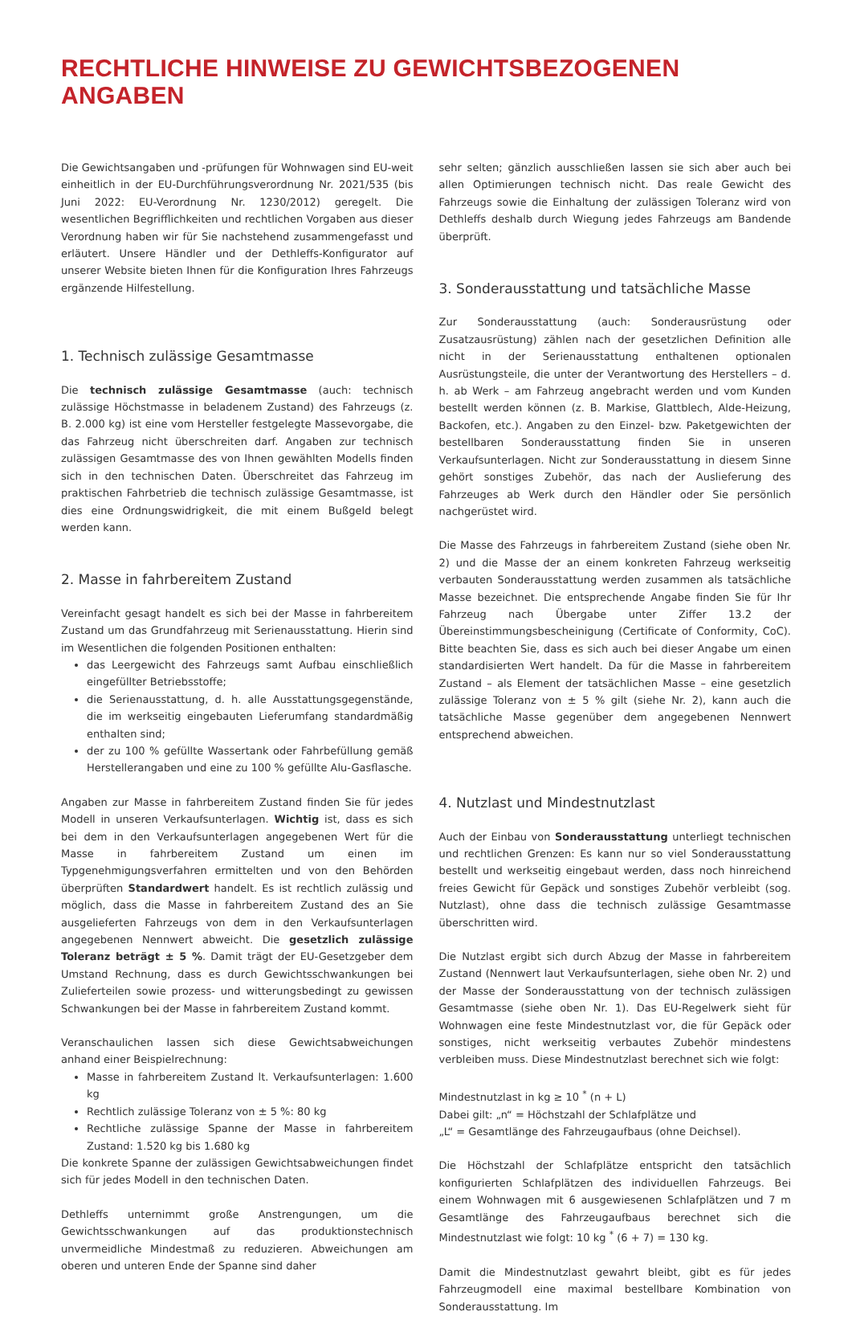RECHTLICHE HINWEISE ZU GEWICHTSBEZOGENEN ANGABEN
Die Gewichtsangaben und -prüfungen für Wohnwagen sind EU-weit einheitlich in der EU-Durchführungsverordnung Nr. 2021/535 (bis Juni 2022: EU-Verordnung Nr. 1230/2012) geregelt. Die wesentlichen Begrifflichkeiten und rechtlichen Vorgaben aus dieser Verordnung haben wir für Sie nachstehend zusammengefasst und erläutert. Unsere Händler und der Dethleffs-Konfigurator auf unserer Website bieten Ihnen für die Konfiguration Ihres Fahrzeugs ergänzende Hilfestellung.
1. Technisch zulässige Gesamtmasse
Die technisch zulässige Gesamtmasse (auch: technisch zulässige Höchstmasse in beladenem Zustand) des Fahrzeugs (z. B. 2.000 kg) ist eine vom Hersteller festgelegte Massevorgabe, die das Fahrzeug nicht überschreiten darf. Angaben zur technisch zulässigen Gesamtmasse des von Ihnen gewählten Modells finden sich in den technischen Daten. Überschreitet das Fahrzeug im praktischen Fahrbetrieb die technisch zulässige Gesamtmasse, ist dies eine Ordnungswidrigkeit, die mit einem Bußgeld belegt werden kann.
2. Masse in fahrbereitem Zustand
Vereinfacht gesagt handelt es sich bei der Masse in fahrbereitem Zustand um das Grundfahrzeug mit Serienausstattung. Hierin sind im Wesentlichen die folgenden Positionen enthalten:
das Leergewicht des Fahrzeugs samt Aufbau einschließlich eingefüllter Betriebsstoffe;
die Serienausstattung, d. h. alle Ausstattungsgegenstände, die im werkseitig eingebauten Lieferumfang standardmäßig enthalten sind;
der zu 100 % gefüllte Wassertank oder Fahrbefüllung gemäß Herstellerangaben und eine zu 100 % gefüllte Alu-Gasflasche.
Angaben zur Masse in fahrbereitem Zustand finden Sie für jedes Modell in unseren Verkaufsunterlagen. Wichtig ist, dass es sich bei dem in den Verkaufsunterlagen angegebenen Wert für die Masse in fahrbereitem Zustand um einen im Typgenehmigungsverfahren ermittelten und von den Behörden überprüften Standardwert handelt. Es ist rechtlich zulässig und möglich, dass die Masse in fahrbereitem Zustand des an Sie ausgelieferten Fahrzeugs von dem in den Verkaufsunterlagen angegebenen Nennwert abweicht. Die gesetzlich zulässige Toleranz beträgt ± 5 %. Damit trägt der EU-Gesetzgeber dem Umstand Rechnung, dass es durch Gewichtsschwankungen bei Zulieferteilen sowie prozess- und witterungsbedingt zu gewissen Schwankungen bei der Masse in fahrbereitem Zustand kommt.
Veranschaulichen lassen sich diese Gewichtsabweichungen anhand einer Beispielrechnung:
Masse in fahrbereitem Zustand lt. Verkaufsunterlagen: 1.600 kg
Rechtlich zulässige Toleranz von ± 5 %: 80 kg
Rechtliche zulässige Spanne der Masse in fahrbereitem Zustand: 1.520 kg bis 1.680 kg
Die konkrete Spanne der zulässigen Gewichtsabweichungen findet sich für jedes Modell in den technischen Daten.
Dethleffs unternimmt große Anstrengungen, um die Gewichtsschwankungen auf das produktionstechnisch unvermeidliche Mindestmaß zu reduzieren. Abweichungen am oberen und unteren Ende der Spanne sind daher
sehr selten; gänzlich ausschließen lassen sie sich aber auch bei allen Optimierungen technisch nicht. Das reale Gewicht des Fahrzeugs sowie die Einhaltung der zulässigen Toleranz wird von Dethleffs deshalb durch Wiegung jedes Fahrzeugs am Bandende überprüft.
3. Sonderausstattung und tatsächliche Masse
Zur Sonderausstattung (auch: Sonderausrüstung oder Zusatzausrüstung) zählen nach der gesetzlichen Definition alle nicht in der Serienausstattung enthaltenen optionalen Ausrüstungsteile, die unter der Verantwortung des Herstellers – d. h. ab Werk – am Fahrzeug angebracht werden und vom Kunden bestellt werden können (z. B. Markise, Glattblech, Alde-Heizung, Backofen, etc.). Angaben zu den Einzel- bzw. Paketgewichten der bestellbaren Sonderausstattung finden Sie in unseren Verkaufsunterlagen. Nicht zur Sonderausstattung in diesem Sinne gehört sonstiges Zubehör, das nach der Auslieferung des Fahrzeuges ab Werk durch den Händler oder Sie persönlich nachgerüstet wird.
Die Masse des Fahrzeugs in fahrbereitem Zustand (siehe oben Nr. 2) und die Masse der an einem konkreten Fahrzeug werkseitig verbauten Sonderausstattung werden zusammen als tatsächliche Masse bezeichnet. Die entsprechende Angabe finden Sie für Ihr Fahrzeug nach Übergabe unter Ziffer 13.2 der Übereinstimmungsbescheinigung (Certificate of Conformity, CoC). Bitte beachten Sie, dass es sich auch bei dieser Angabe um einen standardisierten Wert handelt. Da für die Masse in fahrbereitem Zustand – als Element der tatsächlichen Masse – eine gesetzlich zulässige Toleranz von ± 5 % gilt (siehe Nr. 2), kann auch die tatsächliche Masse gegenüber dem angegebenen Nennwert entsprechend abweichen.
4. Nutzlast und Mindestnutzlast
Auch der Einbau von Sonderausstattung unterliegt technischen und rechtlichen Grenzen: Es kann nur so viel Sonderausstattung bestellt und werkseitig eingebaut werden, dass noch hinreichend freies Gewicht für Gepäck und sonstiges Zubehör verbleibt (sog. Nutzlast), ohne dass die technisch zulässige Gesamtmasse überschritten wird.
Die Nutzlast ergibt sich durch Abzug der Masse in fahrbereitem Zustand (Nennwert laut Verkaufsunterlagen, siehe oben Nr. 2) und der Masse der Sonderausstattung von der technisch zulässigen Gesamtmasse (siehe oben Nr. 1). Das EU-Regelwerk sieht für Wohnwagen eine feste Mindestnutzlast vor, die für Gepäck oder sonstiges, nicht werkseitig verbautes Zubehör mindestens verbleiben muss. Diese Mindestnutzlast berechnet sich wie folgt:
Mindestnutzlast in kg ≥ 10 <sup>*</sup> (n + L)
Dabei gilt: „n“ = Höchstzahl der Schlafplätze und
„L“ = Gesamtlänge des Fahrzeugaufbaus (ohne Deichsel).
Die Höchstzahl der Schlafplätze entspricht den tatsächlich konfigurierten Schlafplätzen des individuellen Fahrzeugs. Bei einem Wohnwagen mit 6 ausgewiesenen Schlafplätzen und 7 m Gesamtlänge des Fahrzeugaufbaus berechnet sich die Mindestnutzlast wie folgt: 10 kg <sup>*</sup> (6 + 7) = 130 kg.
Damit die Mindestnutzlast gewahrt bleibt, gibt es für jedes Fahrzeugmodell eine maximal bestellbare Kombination von Sonderausstattung. Im